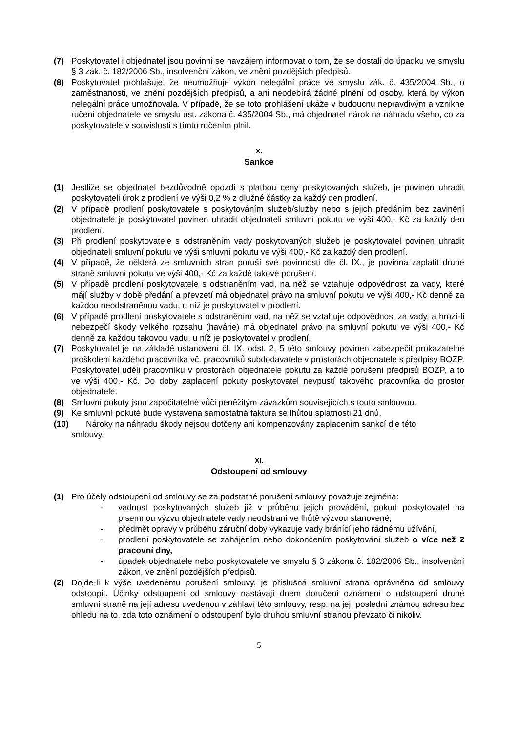(7) Poskytovatel i objednatel jsou povinni se navzájem informovat o tom, že se dostali do úpadku ve smyslu § 3 zák. č. 182/2006 Sb., insolvenční zákon, ve znění pozdějších předpisů.
(8) Poskytovatel prohlašuje, že neumožňuje výkon nelegální práce ve smyslu zák. č. 435/2004 Sb., o zaměstnanosti, ve znění pozdějších předpisů, a ani neodebírá žádné plnění od osoby, která by výkon nelegální práce umožňovala. V případě, že se toto prohlášení ukáže v budoucnu nepravdivým a vznikne ručení objednatele ve smyslu ust. zákona č. 435/2004 Sb., má objednatel nárok na náhradu všeho, co za poskytovatele v souvislosti s tímto ručením plnil.
X.
Sankce
(1) Jestliže se objednatel bezdůvodně opozdí s platbou ceny poskytovaných služeb, je povinen uhradit poskytovateli úrok z prodlení ve výši 0,2 % z dlužné částky za každý den prodlení.
(2) V případě prodlení poskytovatele s poskytováním služeb/služby nebo s jejich předáním bez zavinění objednatele je poskytovatel povinen uhradit objednateli smluvní pokutu ve výši 400,- Kč za každý den prodlení.
(3) Při prodlení poskytovatele s odstraněním vady poskytovaných služeb je poskytovatel povinen uhradit objednateli smluvní pokutu ve výši smluvní pokutu ve výši 400,- Kč za každý den prodlení.
(4) V případě, že některá ze smluvních stran poruší své povinnosti dle čl. IX., je povinna zaplatit druhé straně smluvní pokutu ve výši 400,- Kč za každé takové porušení.
(5) V případě prodlení poskytovatele s odstraněním vad, na něž se vztahuje odpovědnost za vady, které májí služby v době předání a převzetí má objednatel právo na smluvní pokutu ve výši 400,- Kč denně za každou neodstraněnou vadu, u níž je poskytovatel v prodlení.
(6) V případě prodlení poskytovatele s odstraněním vad, na něž se vztahuje odpovědnost za vady, a hrozí-li nebezpečí škody velkého rozsahu (havárie) má objednatel právo na smluvní pokutu ve výši 400,- Kč denně za každou takovou vadu, u níž je poskytovatel v prodlení.
(7) Poskytovatel je na základě ustanovení čl. IX. odst. 2, 5 této smlouvy povinen zabezpečit prokazatelné proškolení každého pracovníka vč. pracovníků subdodavatele v prostorách objednatele s předpisy BOZP. Poskytovatel udělí pracovníku v prostorách objednatele pokutu za každé porušení předpisů BOZP, a to ve výši 400,- Kč. Do doby zaplacení pokuty poskytovatel nevpustí takového pracovníka do prostor objednatele.
(8) Smluvní pokuty jsou započitatelné vůči peněžitým závazkům souvisejících s touto smlouvou.
(9) Ke smluvní pokutě bude vystavena samostatná faktura se lhůtou splatnosti 21 dnů.
(10) Nároky na náhradu škody nejsou dotčeny ani kompenzovány zaplacením sankcí dle této
smlouvy.
XI.
Odstoupení od smlouvy
(1) Pro účely odstoupení od smlouvy se za podstatné porušení smlouvy považuje zejména:
- vadnost poskytovaných služeb již v průběhu jejich provádění, pokud poskytovatel na písemnou výzvu objednatele vady neodstraní ve lhůtě výzvou stanovené,
- předmět opravy v průběhu záruční doby vykazuje vady bránící jeho řádnému užívání,
- prodlení poskytovatele se zahájením nebo dokončením poskytování služeb o více než 2 pracovní dny,
- úpadek objednatele nebo poskytovatele ve smyslu § 3 zákona č. 182/2006 Sb., insolvenční zákon, ve znění pozdějších předpisů.
(2) Dojde-li k výše uvedenému porušení smlouvy, je příslušná smluvní strana oprávněna od smlouvy odstoupit. Účinky odstoupení od smlouvy nastávají dnem doručení oznámení o odstoupení druhé smluvní straně na její adresu uvedenou v záhlaví této smlouvy, resp. na její poslední známou adresu bez ohledu na to, zda toto oznámení o odstoupení bylo druhou smluvní stranou převzato či nikoliv.
5